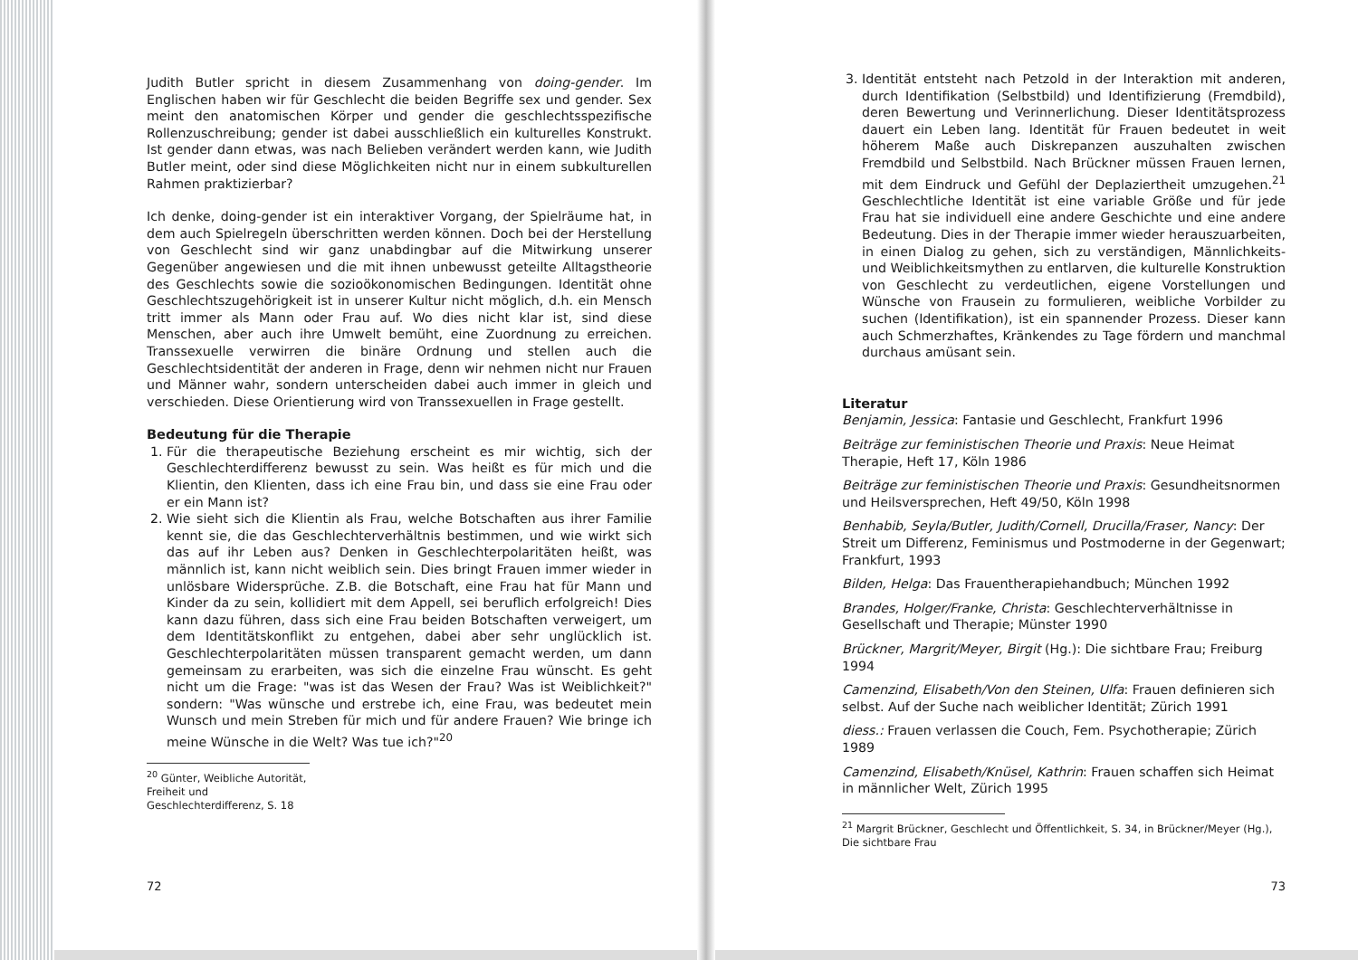Judith Butler spricht in diesem Zusammenhang von doing-gender. Im Englischen haben wir für Geschlecht die beiden Begriffe sex und gender. Sex meint den anatomischen Körper und gender die geschlechtsspezifische Rollenzuschreibung; gender ist dabei ausschließlich ein kulturelles Konstrukt. Ist gender dann etwas, was nach Belieben verändert werden kann, wie Judith Butler meint, oder sind diese Möglichkeiten nicht nur in einem subkulturellen Rahmen praktizierbar?
Ich denke, doing-gender ist ein interaktiver Vorgang, der Spielräume hat, in dem auch Spielregeln überschritten werden können. Doch bei der Herstellung von Geschlecht sind wir ganz unabdingbar auf die Mitwirkung unserer Gegenüber angewiesen und die mit ihnen unbewusst geteilte Alltagstheorie des Geschlechts sowie die sozioökonomischen Bedingungen. Identität ohne Geschlechtszugehörigkeit ist in unserer Kultur nicht möglich, d.h. ein Mensch tritt immer als Mann oder Frau auf. Wo dies nicht klar ist, sind diese Menschen, aber auch ihre Umwelt bemüht, eine Zuordnung zu erreichen. Transsexuelle verwirren die binäre Ordnung und stellen auch die Geschlechtsidentität der anderen in Frage, denn wir nehmen nicht nur Frauen und Männer wahr, sondern unterscheiden dabei auch immer in gleich und verschieden. Diese Orientierung wird von Transsexuellen in Frage gestellt.
Bedeutung für die Therapie
1. Für die therapeutische Beziehung erscheint es mir wichtig, sich der Geschlechterdifferenz bewusst zu sein. Was heißt es für mich und die Klientin, den Klienten, dass ich eine Frau bin, und dass sie eine Frau oder er ein Mann ist?
2. Wie sieht sich die Klientin als Frau, welche Botschaften aus ihrer Familie kennt sie, die das Geschlechterverhältnis bestimmen, und wie wirkt sich das auf ihr Leben aus? Denken in Geschlechterpolaritäten heißt, was männlich ist, kann nicht weiblich sein. Dies bringt Frauen immer wieder in unlösbare Widersprüche. Z.B. die Botschaft, eine Frau hat für Mann und Kinder da zu sein, kollidiert mit dem Appell, sei beruflich erfolgreich! Dies kann dazu führen, dass sich eine Frau beiden Botschaften verweigert, um dem Identitätskonflikt zu entgehen, dabei aber sehr unglücklich ist. Geschlechterpolaritäten müssen transparent gemacht werden, um dann gemeinsam zu erarbeiten, was sich die einzelne Frau wünscht. Es geht nicht um die Frage: "was ist das Wesen der Frau? Was ist Weiblichkeit?" sondern: "Was wünsche und erstrebe ich, eine Frau, was bedeutet mein Wunsch und mein Streben für mich und für andere Frauen? Wie bringe ich meine Wünsche in die Welt? Was tue ich?"<sup>20</sup>
<sup>20</sup> Günter, Weibliche Autorität, Freiheit und Geschlechterdifferenz, S. 18
72
3. Identität entsteht nach Petzold in der Interaktion mit anderen, durch Identifikation (Selbstbild) und Identifizierung (Fremdbild), deren Bewertung und Verinnerlichung. Dieser Identitätsprozess dauert ein Leben lang. Identität für Frauen bedeutet in weit höherem Maße auch Diskrepanzen auszuhalten zwischen Fremdbild und Selbstbild. Nach Brückner müssen Frauen lernen, mit dem Eindruck und Gefühl der Deplaziertheit umzugehen.<sup>21</sup> Geschlechtliche Identität ist eine variable Größe und für jede Frau hat sie individuell eine andere Geschichte und eine andere Bedeutung. Dies in der Therapie immer wieder herauszuarbeiten, in einen Dialog zu gehen, sich zu verständigen, Männlichkeits- und Weiblichkeitsmythen zu entlarven, die kulturelle Konstruktion von Geschlecht zu verdeutlichen, eigene Vorstellungen und Wünsche von Frausein zu formulieren, weibliche Vorbilder zu suchen (Identifikation), ist ein spannender Prozess. Dieser kann auch Schmerzhaftes, Kränkendes zu Tage fördern und manchmal durchaus amüsant sein.
Literatur
Benjamin, Jessica: Fantasie und Geschlecht, Frankfurt 1996
Beiträge zur feministischen Theorie und Praxis: Neue Heimat Therapie, Heft 17, Köln 1986
Beiträge zur feministischen Theorie und Praxis: Gesundheitsnormen und Heilsversprechen, Heft 49/50, Köln 1998
Benhabib, Seyla/Butler, Judith/Cornell, Drucilla/Fraser, Nancy: Der Streit um Differenz, Feminismus und Postmoderne in der Gegenwart; Frankfurt, 1993
Bilden, Helga: Das Frauentherapiehandbuch; München 1992
Brandes, Holger/Franke, Christa: Geschlechterverhältnisse in Gesellschaft und Therapie; Münster 1990
Brückner, Margrit/Meyer, Birgit (Hg.): Die sichtbare Frau; Freiburg 1994
Camenzind, Elisabeth/Von den Steinen, Ulfa: Frauen definieren sich selbst. Auf der Suche nach weiblicher Identität; Zürich 1991
diess.: Frauen verlassen die Couch, Fem. Psychotherapie; Zürich 1989
Camenzind, Elisabeth/Knüsel, Kathrin: Frauen schaffen sich Heimat in männlicher Welt, Zürich 1995
<sup>21</sup> Margrit Brückner, Geschlecht und Öffentlichkeit, S. 34, in Brückner/Meyer (Hg.), Die sichtbare Frau
73